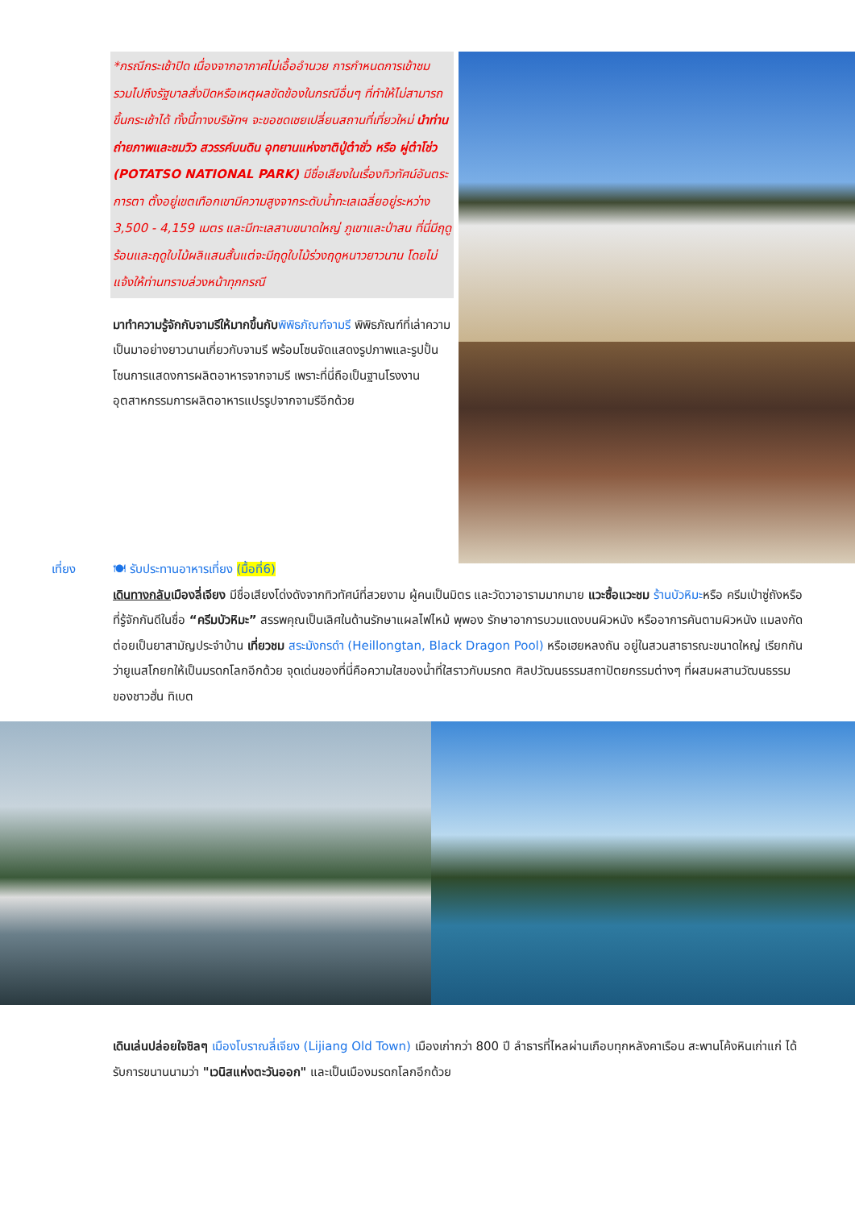*กรณีกระเช้าปิด เนื่องจากอากาศไม่เอื้ออำนวย การกำหนดการเข้าชม รวมไปถึงรัฐบาลสั่งปิดหรือเหตุผลขัดข้องในกรณีอื่นๆ ที่ทำให้ไม่สามารถขึ้นกระเช้าได้ ทั้งนี้ทางบริษัทฯ จะขอชดเชยเปลี่ยนสถานที่เที่ยวใหม่ นำท่านถ่ายภาพและชมวิว สวรรค์บนดิน อุทยานแห่งชาติปู่ต๋าชั่ว หรือ ผู่ต๋าโช่ว (POTATSO NATIONAL PARK) มีชื่อเสียงในเรื่องทิวทัศน์อันตระการตา ตั้งอยู่เขตเทือกเขามีความสูงจากระดับน้ำทะเลเฉลี่ยอยู่ระหว่าง 3,500 - 4,159 เมตร และมีทะเลสาบขนาดใหญ่ ภูเขาและป่าสน ที่นี่มีฤดูร้อนและฤดูใบไม้ผลิแสนสั้นแต่จะมีฤดูใบไม้ร่วงฤดูหนาวยาวนาน โดยไม่แจ้งให้ท่านทราบล่วงหน้าทุกกรณี
มาทำความรู้จักกับจามรีให้มากขึ้นกับ พิพิธภัณฑ์จามรี พิพิธภัณฑ์ที่เล่าความเป็นมาอย่างยาวนานเกี่ยวกับจามรี พร้อมโซนจัดแสดงรูปภาพและรูปปั้น โซนการแสดงการผลิตอาหารจากจามรี เพราะที่นี่ถือเป็นฐานโรงงานอุตสาหกรรมการผลิตอาหารแปรรูปจากจามรีอีกด้วย
เที่ยง 🍽 รับประทานอาหารเที่ยง (มื้อที่6)
เดินทางกลับ เมืองลี่เจียง มีชื่อเสียงโด่งดังจากทิวทัศน์ที่สวยงาม ผู้คนเป็นมิตร และวัดวาอารามมากมาย แวะซื้อแวะชม ร้านบัวหิมะหรือ ครีมเป่าซู่ถังหรือที่รู้จักกันดีในชื่อ “ครีมบัวหิมะ” สรรพคุณเป็นเลิศในด้านรักษาแผลไฟไหม้ พุพอง รักษาอาการบวมแดงบนผิวหนัง หรืออาการคันตามผิวหนัง แมลงกัดต่อยเป็นยาสามัญประจำบ้าน เที่ยวชม สระมังกรดำ (Heillongtan, Black Dragon Pool) หรือเฮยหลงถัน อยู่ในสวนสาธารณะขนาดใหญ่ เรียกกันว่ายูเนสโกยกให้เป็นมรดกโลกอีกด้วย จุดเด่นของที่นี่คือความใสของน้ำที่ใสราวกับมรกต ศิลปวัฒนธรรมสถาปัตยกรรมต่างๆ ที่ผสมผสานวัฒนธรรมของชาวฮั่น ทิเบต
เดินเล่นปล่อยใจชิลๆ เมืองโบราณลี่เจียง (Lijiang Old Town) เมืองเก่ากว่า 800 ปี ลำธารที่ไหลผ่านเกือบทุกหลังคาเรือน สะพานโค้งหินเก่าแก่ ได้รับการขนานนามว่า "เวนิสแห่งตะวันออก" และเป็นเมืองมรดกโลกอีกด้วย